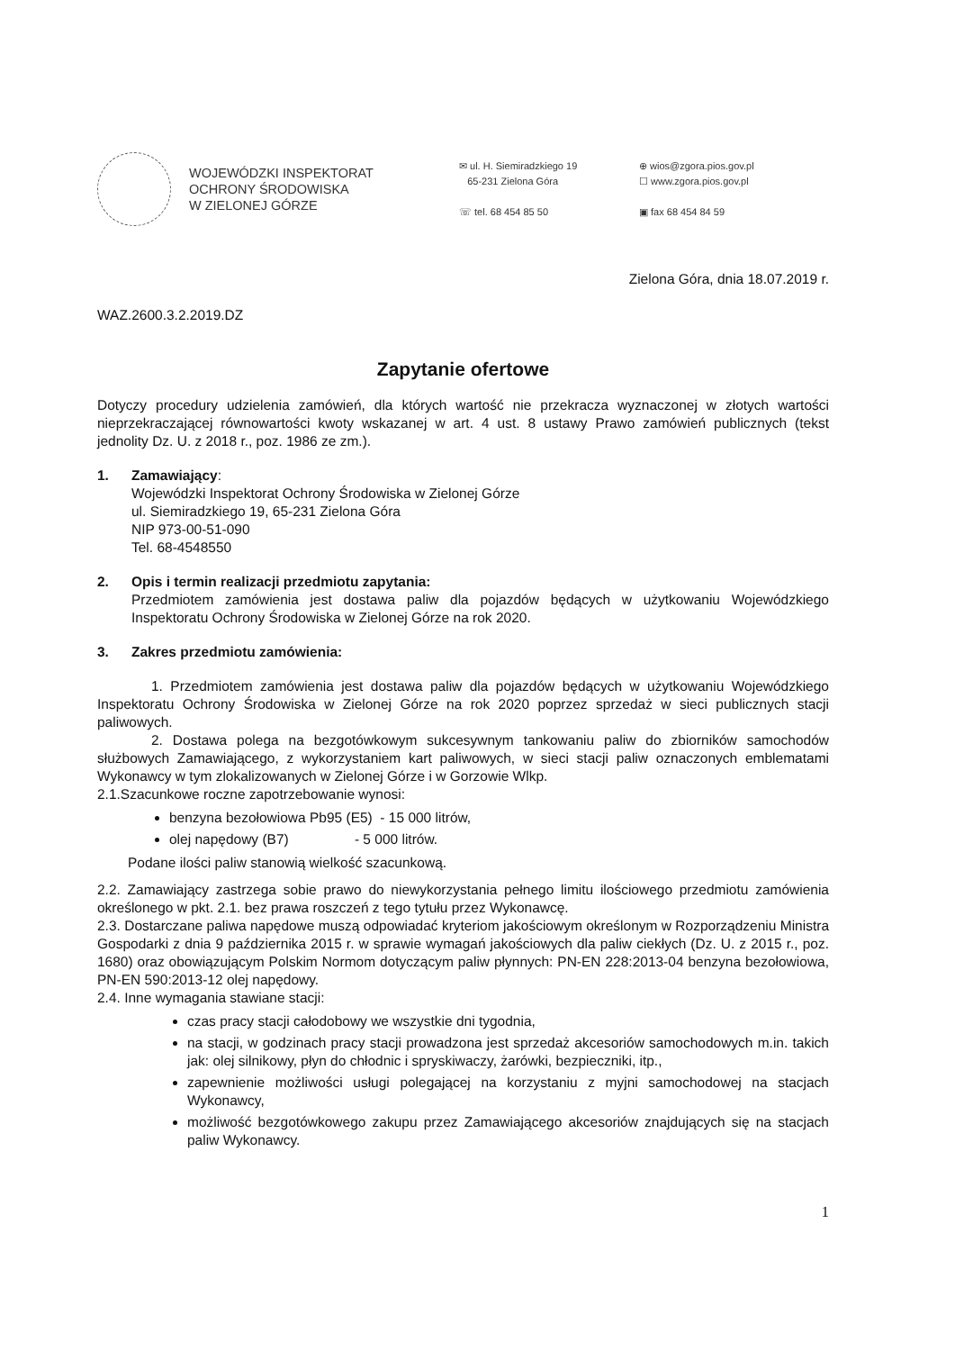WOJEWÓDZKI INSPEKTORAT
OCHRONY ŚRODOWISKA
W ZIELONEJ GÓRZE
✉ ul. H. Siemiradzkiego 19
65-231 Zielona Góra
☏ tel. 68 454 85 50
⊕ wios@zgora.pios.gov.pl
☐ www.zgora.pios.gov.pl
▣ fax 68 454 84 59
Zielona Góra, dnia 18.07.2019 r.
WAZ.2600.3.2.2019.DZ
Zapytanie ofertowe
Dotyczy procedury udzielenia zamówień, dla których wartość nie przekracza wyznaczonej w złotych wartości nieprzekraczającej równowartości kwoty wskazanej w art. 4 ust. 8 ustawy Prawo zamówień publicznych (tekst jednolity Dz. U. z 2018 r., poz. 1986 ze zm.).
1. Zamawiający:
Wojewódzki Inspektorat Ochrony Środowiska w Zielonej Górze
ul. Siemiradzkiego 19, 65-231 Zielona Góra
NIP 973-00-51-090
Tel. 68-4548550
2. Opis i termin realizacji przedmiotu zapytania:
Przedmiotem zamówienia jest dostawa paliw dla pojazdów będących w użytkowaniu Wojewódzkiego Inspektoratu Ochrony Środowiska w Zielonej Górze na rok 2020.
3. Zakres przedmiotu zamówienia:
1. Przedmiotem zamówienia jest dostawa paliw dla pojazdów będących w użytkowaniu Wojewódzkiego Inspektoratu Ochrony Środowiska w Zielonej Górze na rok 2020 poprzez sprzedaż w sieci publicznych stacji paliwowych.
2. Dostawa polega na bezgotówkowym sukcesywnym tankowaniu paliw do zbiorników samochodów służbowych Zamawiającego, z wykorzystaniem kart paliwowych, w sieci stacji paliw oznaczonych emblematami Wykonawcy w tym zlokalizowanych w Zielonej Górze i w Gorzowie Wlkp.
2.1.Szacunkowe roczne zapotrzebowanie wynosi:
benzyna bezołowiowa Pb95 (E5) - 15 000 litrów,
olej napędowy (B7) - 5 000 litrów.
Podane ilości paliw stanowią wielkość szacunkową.
2.2. Zamawiający zastrzega sobie prawo do niewykorzystania pełnego limitu ilościowego przedmiotu zamówienia określonego w pkt. 2.1. bez prawa roszczeń z tego tytułu przez Wykonawcę.
2.3. Dostarczane paliwa napędowe muszą odpowiadać kryteriom jakościowym określonym w Rozporządzeniu Ministra Gospodarki z dnia 9 października 2015 r. w sprawie wymagań jakościowych dla paliw ciekłych (Dz. U. z 2015 r., poz. 1680) oraz obowiązującym Polskim Normom dotyczącym paliw płynnych: PN-EN 228:2013-04 benzyna bezołowiowa, PN-EN 590:2013-12 olej napędowy.
2.4. Inne wymagania stawiane stacji:
czas pracy stacji całodobowy we wszystkie dni tygodnia,
na stacji, w godzinach pracy stacji prowadzona jest sprzedaż akcesoriów samochodowych m.in. takich jak: olej silnikowy, płyn do chłodnic i spryskiwaczy, żarówki, bezpieczniki, itp.,
zapewnienie możliwości usługi polegającej na korzystaniu z myjni samochodowej na stacjach Wykonawcy,
możliwość bezgotówkowego zakupu przez Zamawiającego akcesoriów znajdujących się na stacjach paliw Wykonawcy.
1